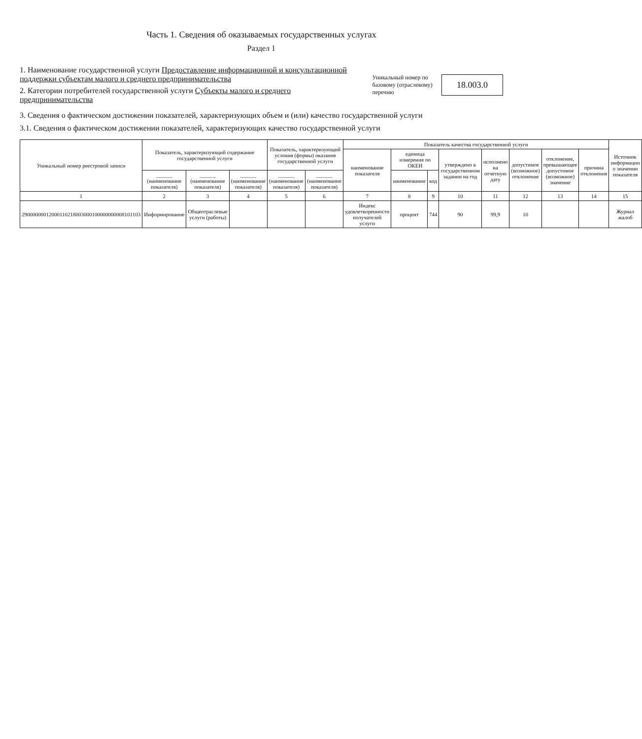Часть 1. Сведения об оказываемых государственных услугах
Раздел 1
1. Наименование государственной услуги Предоставление информационной и консультационной поддержки субъектам малого и среднего предпринимательства
2. Категории потребителей государственной услуги Субъекты малого и среднего предпринимательства
Уникальный номер по базовому (отраслевому) перечню
18.003.0
3. Сведения о фактическом достижении показателей, характеризующих объем и (или) качество государственной услуги
3.1. Сведения о фактическом достижении показателей, характеризующих качество государственной услуги
| Уникальный номер реестровой записи | Показатель, характеризующий содержание государственной услуги | | | Показатель, характеризующий условия (формы) оказания государственной услуги | | Показатель качества государственной услуги | | | | | | | | Источник информации о значении показателя |
| --- | --- | --- | --- | --- | --- | --- | --- | --- | --- | --- | --- | --- | --- | --- |
| | | | | | | наименование показателя | единица измерения по ОКЕИ | | утверждено в государственном задании на год | исполнено на отчетную дату | допустимое (возможное) отклонение | отклонение, превышающее допустимое (возможное) значение | причина отклонения | |
| | ______ (наименование показателя) | ______ (наименование показателя) | ______ (наименование показателя) | ______ (наименование показателя) | ______ (наименование показателя) | | наименование | код | | | | | | |
| 1 | 2 | 3 | 4 | 5 | 6 | 7 | 8 | 9 | 10 | 11 | 12 | 13 | 14 | 15 |
| 29000000012000110218003000100000000008101103 | Информирование | Общеотраслевые услуги (работы) | | | | Индекс удовлетворенности получателей услуги | процент | 744 | 90 | 99,9 | 10 | | | Журнал жалоб |